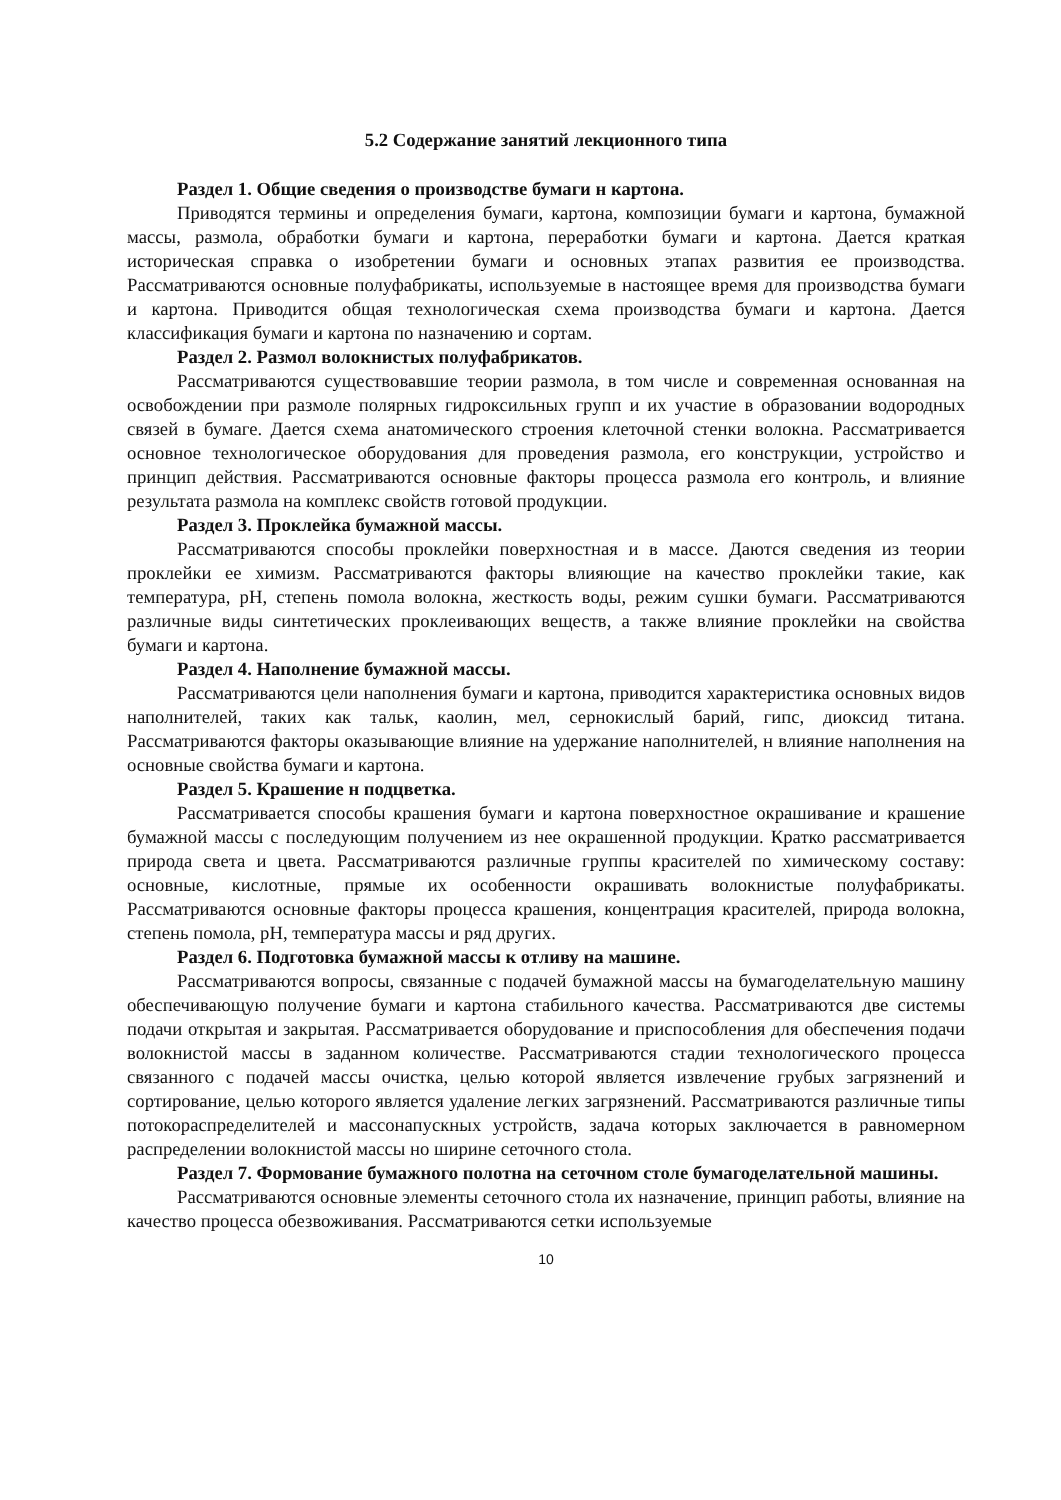5.2 Содержание занятий лекционного типа
Раздел 1. Общие сведения о производстве бумаги н картона.
Приводятся термины и определения бумаги, картона, композиции бумаги и картона, бумажной массы, размола, обработки бумаги и картона, переработки бумаги и картона. Дается краткая историческая справка о изобретении бумаги и основных этапах развития ее производства. Рассматриваются основные полуфабрикаты, используемые в настоящее время для производства бумаги и картона. Приводится общая технологическая схема производства бумаги и картона. Дается классификация бумаги и картона по назначению и сортам.
Раздел 2. Размол волокнистых полуфабрикатов.
Рассматриваются существовавшие теории размола, в том числе и современная основанная на освобождении при размоле полярных гидроксильных групп и их участие в образовании водородных связей в бумаге. Дается схема анатомического строения клеточной стенки волокна. Рассматривается основное технологическое оборудования для проведения размола, его конструкции, устройство и принцип действия. Рассматриваются основные факторы процесса размола его контроль, и влияние результата размола на комплекс свойств готовой продукции.
Раздел 3. Проклейка бумажной массы.
Рассматриваются способы проклейки поверхностная и в массе. Даются сведения из теории проклейки ее химизм. Рассматриваются факторы влияющие на качество проклейки такие, как температура, pH, степень помола волокна, жесткость воды, режим сушки бумаги. Рассматриваются различные виды синтетических проклеивающих веществ, а также влияние проклейки на свойства бумаги и картона.
Раздел 4. Наполнение бумажной массы.
Рассматриваются цели наполнения бумаги и картона, приводится характеристика основных видов наполнителей, таких как тальк, каолин, мел, сернокислый барий, гипс, диоксид титана. Рассматриваются факторы оказывающие влияние на удержание наполнителей, н влияние наполнения на основные свойства бумаги и картона.
Раздел 5. Крашение н подцветка.
Рассматривается способы крашения бумаги и картона поверхностное окрашивание и крашение бумажной массы с последующим получением из нее окрашенной продукции. Кратко рассматривается природа света и цвета. Рассматриваются различные группы красителей по химическому составу: основные, кислотные, прямые их особенности окрашивать волокнистые полуфабрикаты. Рассматриваются основные факторы процесса крашения, концентрация красителей, природа волокна, степень помола, pH, температура массы и ряд других.
Раздел 6. Подготовка бумажной массы к отливу на машине.
Рассматриваются вопросы, связанные с подачей бумажной массы на бумагоделательную машину обеспечивающую получение бумаги и картона стабильного качества. Рассматриваются две системы подачи открытая и закрытая. Рассматривается оборудование и приспособления для обеспечения подачи волокнистой массы в заданном количестве. Рассматриваются стадии технологического процесса связанного с подачей массы очистка, целью которой является извлечение грубых загрязнений и сортирование, целью которого является удаление легких загрязнений. Рассматриваются различные типы потокораспределителей и массонапускных устройств, задача которых заключается в равномерном распределении волокнистой массы но ширине сеточного стола.
Раздел 7. Формование бумажного полотна на сеточном столе бумагоделательной машины.
Рассматриваются основные элементы сеточного стола их назначение, принцип работы, влияние на качество процесса обезвоживания. Рассматриваются сетки используемые
10